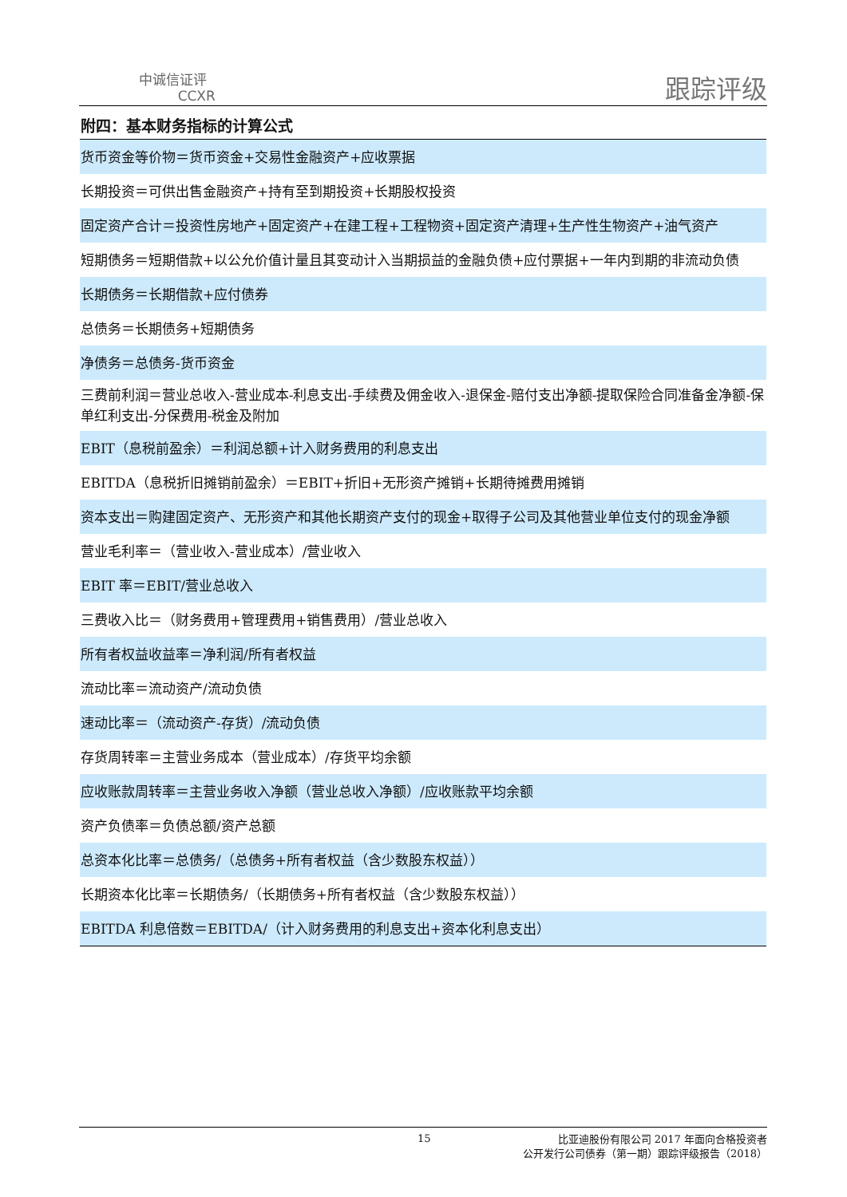中诚信证评
CCXR
跟踪评级
附四：基本财务指标的计算公式
| 货币资金等价物＝货币资金+交易性金融资产+应收票据 |
| 长期投资＝可供出售金融资产+持有至到期投资+长期股权投资 |
| 固定资产合计＝投资性房地产+固定资产+在建工程+工程物资+固定资产清理+生产性生物资产+油气资产 |
| 短期债务＝短期借款+以公允价值计量且其变动计入当期损益的金融负债+应付票据+一年内到期的非流动负债 |
| 长期债务＝长期借款+应付债券 |
| 总债务＝长期债务+短期债务 |
| 净债务＝总债务-货币资金 |
| 三费前利润＝营业总收入-营业成本-利息支出-手续费及佣金收入-退保金-赔付支出净额-提取保险合同准备金净额-保单红利支出-分保费用-税金及附加 |
| EBIT（息税前盈余）＝利润总额+计入财务费用的利息支出 |
| EBITDA（息税折旧摊销前盈余）＝EBIT+折旧+无形资产摊销+长期待摊费用摊销 |
| 资本支出＝购建固定资产、无形资产和其他长期资产支付的现金+取得子公司及其他营业单位支付的现金净额 |
| 营业毛利率＝（营业收入-营业成本）/营业收入 |
| EBIT 率＝EBIT/营业总收入 |
| 三费收入比＝（财务费用+管理费用+销售费用）/营业总收入 |
| 所有者权益收益率＝净利润/所有者权益 |
| 流动比率＝流动资产/流动负债 |
| 速动比率＝（流动资产-存货）/流动负债 |
| 存货周转率＝主营业务成本（营业成本）/存货平均余额 |
| 应收账款周转率＝主营业务收入净额（营业总收入净额）/应收账款平均余额 |
| 资产负债率＝负债总额/资产总额 |
| 总资本化比率＝总债务/（总债务+所有者权益（含少数股东权益）） |
| 长期资本化比率＝长期债务/（长期债务+所有者权益（含少数股东权益）） |
| EBITDA 利息倍数＝EBITDA/（计入财务费用的利息支出+资本化利息支出） |
15
比亚迪股份有限公司 2017 年面向合格投资者
公开发行公司债券（第一期）跟踪评级报告（2018）